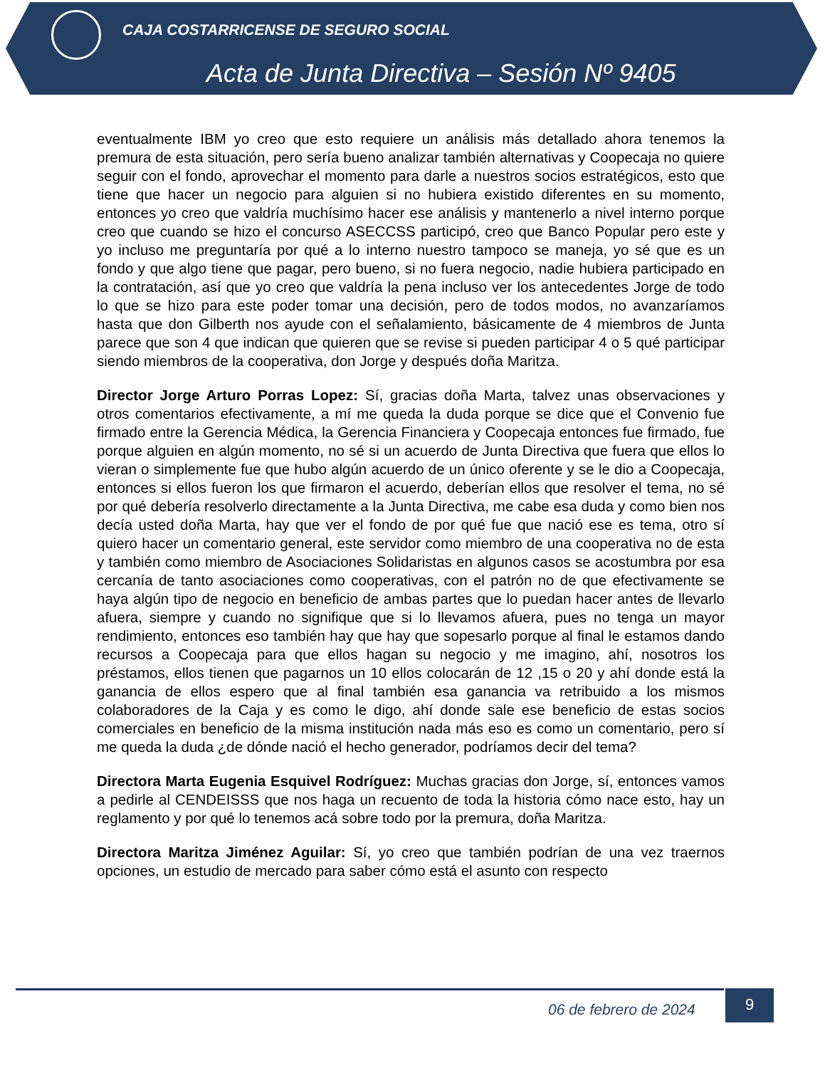CAJA COSTARRICENSE DE SEGURO SOCIAL
Acta de Junta Directiva – Sesión Nº 9405
eventualmente IBM yo creo que esto requiere un análisis más detallado ahora tenemos la premura de esta situación, pero sería bueno analizar también alternativas y Coopecaja no quiere seguir con el fondo, aprovechar el momento para darle a nuestros socios estratégicos, esto que tiene que hacer un negocio para alguien si no hubiera existido diferentes en su momento, entonces yo creo que valdría muchísimo hacer ese análisis y mantenerlo a nivel interno porque creo que cuando se hizo el concurso ASECCSS participó, creo que Banco Popular pero este y yo incluso me preguntaría por qué a lo interno nuestro tampoco se maneja, yo sé que es un fondo y que algo tiene que pagar, pero bueno, si no fuera negocio, nadie hubiera participado en la contratación, así que yo creo que valdría la pena incluso ver los antecedentes Jorge de todo lo que se hizo para este poder tomar una decisión, pero de todos modos, no avanzaríamos hasta que don Gilberth nos ayude con el señalamiento, básicamente de 4 miembros de Junta parece que son 4 que indican que quieren que se revise si pueden participar 4 o 5 qué participar siendo miembros de la cooperativa, don Jorge y después doña Maritza.
Director Jorge Arturo Porras Lopez: Sí, gracias doña Marta, talvez unas observaciones y otros comentarios efectivamente, a mí me queda la duda porque se dice que el Convenio fue firmado entre la Gerencia Médica, la Gerencia Financiera y Coopecaja entonces fue firmado, fue porque alguien en algún momento, no sé si un acuerdo de Junta Directiva que fuera que ellos lo vieran o simplemente fue que hubo algún acuerdo de un único oferente y se le dio a Coopecaja, entonces si ellos fueron los que firmaron el acuerdo, deberían ellos que resolver el tema, no sé por qué debería resolverlo directamente a la Junta Directiva, me cabe esa duda y como bien nos decía usted doña Marta, hay que ver el fondo de por qué fue que nació ese es tema, otro sí quiero hacer un comentario general, este servidor como miembro de una cooperativa no de esta y también como miembro de Asociaciones Solidaristas en algunos casos se acostumbra por esa cercanía de tanto asociaciones como cooperativas, con el patrón no de que efectivamente se haya algún tipo de negocio en beneficio de ambas partes que lo puedan hacer antes de llevarlo afuera, siempre y cuando no signifique que si lo llevamos afuera, pues no tenga un mayor rendimiento, entonces eso también hay que hay que sopesarlo porque al final le estamos dando recursos a Coopecaja para que ellos hagan su negocio y me imagino, ahí, nosotros los préstamos, ellos tienen que pagarnos un 10 ellos colocarán de 12 ,15 o 20 y ahí donde está la ganancia de ellos espero que al final también esa ganancia va retribuido a los mismos colaboradores de la Caja y es como le digo, ahí donde sale ese beneficio de estas socios comerciales en beneficio de la misma institución nada más eso es como un comentario, pero sí me queda la duda ¿de dónde nació el hecho generador, podríamos decir del tema?
Directora Marta Eugenia Esquivel Rodríguez: Muchas gracias don Jorge, sí, entonces vamos a pedirle al CENDEISSS que nos haga un recuento de toda la historia cómo nace esto, hay un reglamento y por qué lo tenemos acá sobre todo por la premura, doña Maritza.
Directora Maritza Jiménez Aguilar: Sí, yo creo que también podrían de una vez traernos opciones, un estudio de mercado para saber cómo está el asunto con respecto
06 de febrero de 2024
9